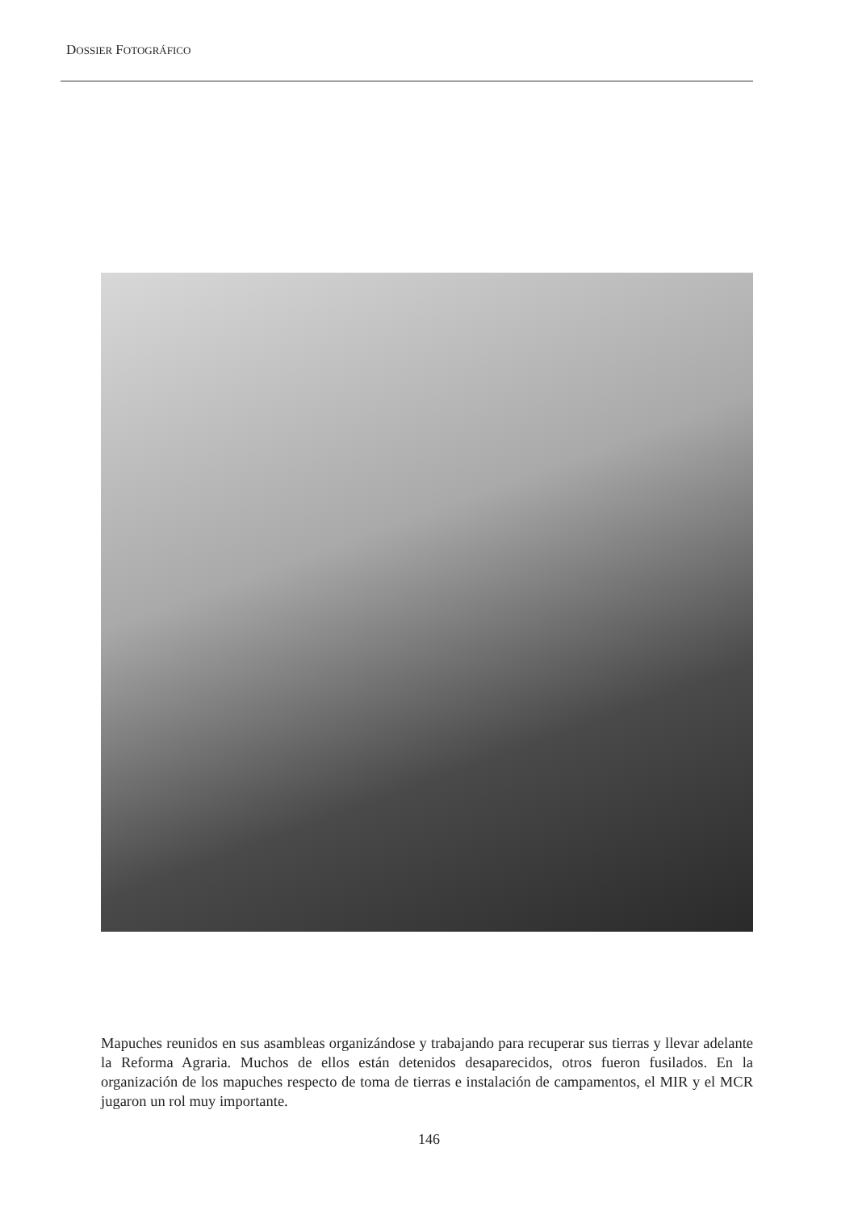DOSSIER FOTOGRÁFICO
Mapuches reunidos en sus asambleas organizándose y trabajando para recuperar sus tierras y llevar adelante la Reforma Agraria. Muchos de ellos están detenidos desaparecidos, otros fueron fusilados. En la organización de los mapuches respecto de toma de tierras e instalación de campamentos, el MIR y el MCR jugaron un rol muy importante.
146